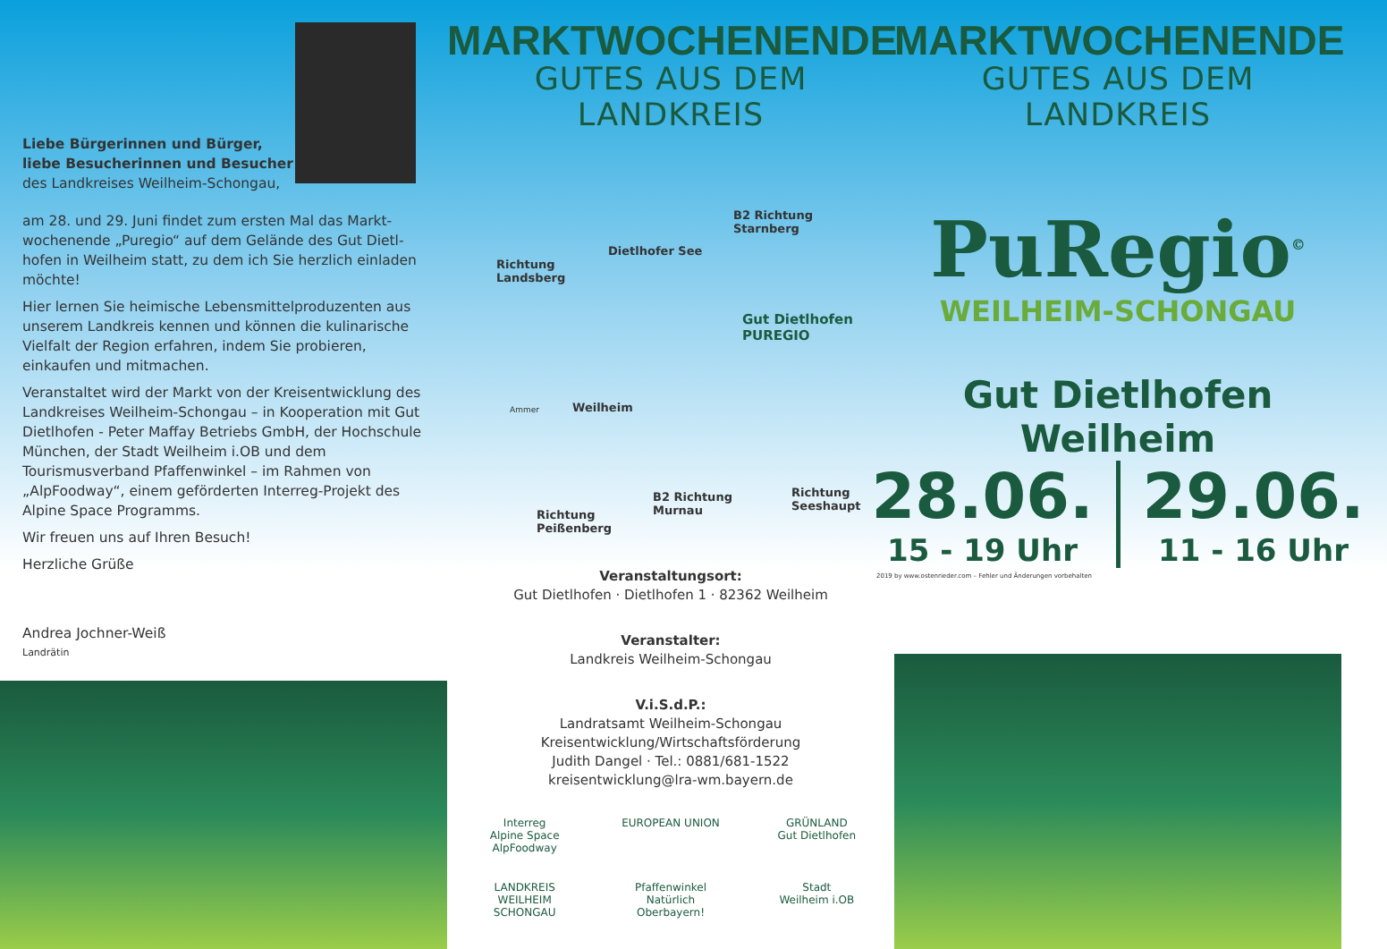Liebe Bürgerinnen und Bürger,
liebe Besucherinnen und Besucher
des Landkreises Weilheim-Schongau,
am 28. und 29. Juni findet zum ersten Mal das Markt­wochenende „Puregio“ auf dem Gelände des Gut Dietl­hofen in Weilheim statt, zu dem ich Sie herzlich ein­laden möchte!
Hier lernen Sie heimische Lebensmittelproduzenten aus unserem Landkreis kennen und können die kuli­narische Vielfalt der Region erfahren, indem Sie pro­bieren, einkaufen und mitmachen.
Veranstaltet wird der Markt von der Kreisentwicklung des Landkreises Weilheim-Schongau – in Kooperation mit Gut Dietlhofen - Peter Maffay Betriebs GmbH, der Hochschule München, der Stadt Weilheim i.OB und dem Tourismusverband Pfaffenwinkel – im Rahmen von „AlpFoodway“, einem geförderten Interreg-Projekt des Alpine Space Programms.
Wir freuen uns auf Ihren Besuch!
Herzliche Grüße
Andrea Jochner-Weiß
Landrätin
MARKTWOCHENENDE
GUTES AUS DEM LANDKREIS
Richtung
Landsberg
Dietlhofer See
B2 Richtung
Starnberg
Gut Dietlhofen
PUREGIO
Weilheim Ammer
Richtung
Seeshaupt
Richtung
Peißenberg
B2 Richtung
Murnau
Veranstaltungsort:
Gut Dietlhofen · Dietlhofen 1 · 82362 Weilheim
Veranstalter:
Landkreis Weilheim-Schongau
V.i.S.d.P.:
Landratsamt Weilheim-Schongau
Kreisentwicklung/Wirtschaftsförderung
Judith Dangel · Tel.: 0881/681-1522
kreisentwicklung@lra-wm.bayern.de
Interreg
Alpine Space
AlpFoodway
EUROPEAN UNION
GRÜNLAND
Gut Dietlhofen
LANDKREIS
WEILHEIM SCHONGAU
Pfaffenwinkel
Natürlich Oberbayern!
Stadt
Weilheim i.OB
MARKTWOCHENENDE
GUTES AUS DEM LANDKREIS
PuRegio<sup>©</sup>
WEILHEIM-SCHONGAU
Gut Dietlhofen Weilheim
28.06.
15 - 19 Uhr
29.06.
11 - 16 Uhr
2019 by www.ostenrieder.com – Fehler und Änderungen vorbehalten